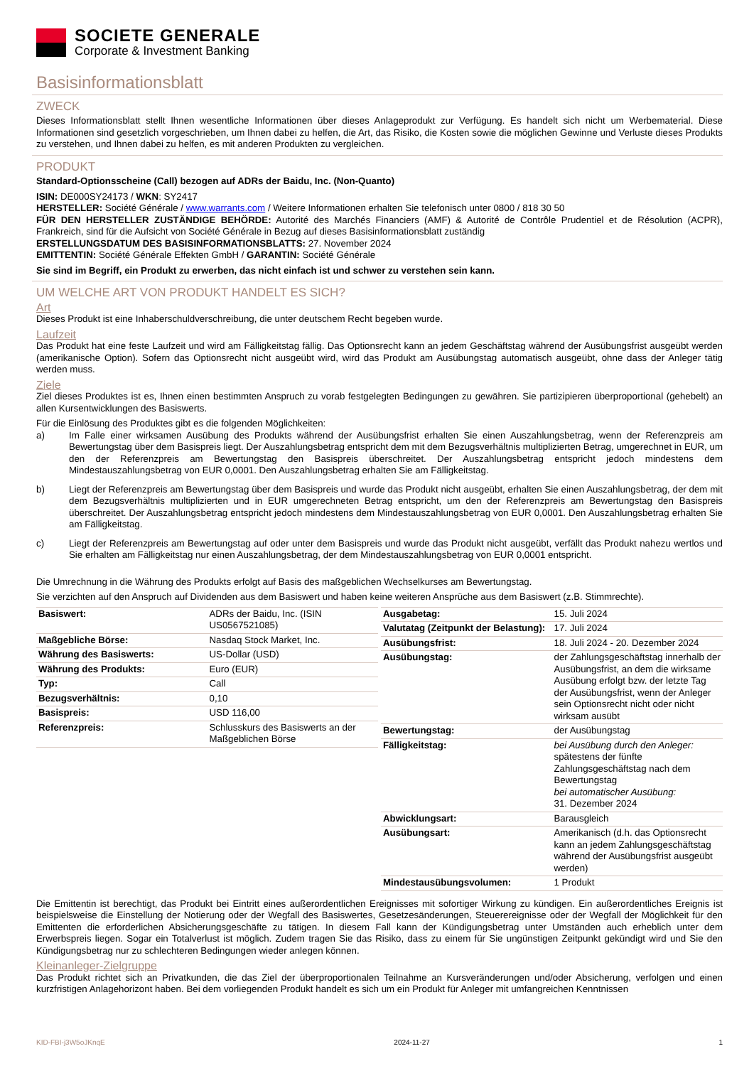SOCIETE GENERALE
Corporate & Investment Banking
Basisinformationsblatt
ZWECK
Dieses Informationsblatt stellt Ihnen wesentliche Informationen über dieses Anlageprodukt zur Verfügung. Es handelt sich nicht um Werbematerial. Diese Informationen sind gesetzlich vorgeschrieben, um Ihnen dabei zu helfen, die Art, das Risiko, die Kosten sowie die möglichen Gewinne und Verluste dieses Produkts zu verstehen, und Ihnen dabei zu helfen, es mit anderen Produkten zu vergleichen.
PRODUKT
Standard-Optionsscheine (Call) bezogen auf ADRs der Baidu, Inc. (Non-Quanto)
ISIN: DE000SY24173 / WKN: SY2417
HERSTELLER: Société Générale / www.warrants.com / Weitere Informationen erhalten Sie telefonisch unter 0800 / 818 30 50
FÜR DEN HERSTELLER ZUSTÄNDIGE BEHÖRDE: Autorité des Marchés Financiers (AMF) & Autorité de Contrôle Prudentiel et de Résolution (ACPR), Frankreich, sind für die Aufsicht von Société Générale in Bezug auf dieses Basisinformationsblatt zuständig
ERSTELLUNGSDATUM DES BASISINFORMATIONSBLATTS: 27. November 2024
EMITTENTIN: Société Générale Effekten GmbH / GARANTIN: Société Générale
Sie sind im Begriff, ein Produkt zu erwerben, das nicht einfach ist und schwer zu verstehen sein kann.
UM WELCHE ART VON PRODUKT HANDELT ES SICH?
Art
Dieses Produkt ist eine Inhaberschuldverschreibung, die unter deutschem Recht begeben wurde.
Laufzeit
Das Produkt hat eine feste Laufzeit und wird am Fälligkeitstag fällig. Das Optionsrecht kann an jedem Geschäftstag während der Ausübungsfrist ausgeübt werden (amerikanische Option). Sofern das Optionsrecht nicht ausgeübt wird, wird das Produkt am Ausübungstag automatisch ausgeübt, ohne dass der Anleger tätig werden muss.
Ziele
Ziel dieses Produktes ist es, Ihnen einen bestimmten Anspruch zu vorab festgelegten Bedingungen zu gewähren. Sie partizipieren überproportional (gehebelt) an allen Kursentwicklungen des Basiswerts.
Für die Einlösung des Produktes gibt es die folgenden Möglichkeiten:
a) Im Falle einer wirksamen Ausübung des Produkts während der Ausübungsfrist erhalten Sie einen Auszahlungsbetrag, wenn der Referenzpreis am Bewertungstag über dem Basispreis liegt. Der Auszahlungsbetrag entspricht dem mit dem Bezugsverhältnis multiplizierten Betrag, umgerechnet in EUR, um den der Referenzpreis am Bewertungstag den Basispreis überschreitet. Der Auszahlungsbetrag entspricht jedoch mindestens dem Mindestauszahlungsbetrag von EUR 0,0001. Den Auszahlungsbetrag erhalten Sie am Fälligkeitstag.
b) Liegt der Referenzpreis am Bewertungstag über dem Basispreis und wurde das Produkt nicht ausgeübt, erhalten Sie einen Auszahlungsbetrag, der dem mit dem Bezugsverhältnis multiplizierten und in EUR umgerechneten Betrag entspricht, um den der Referenzpreis am Bewertungstag den Basispreis überschreitet. Der Auszahlungsbetrag entspricht jedoch mindestens dem Mindestauszahlungsbetrag von EUR 0,0001. Den Auszahlungsbetrag erhalten Sie am Fälligkeitstag.
c) Liegt der Referenzpreis am Bewertungstag auf oder unter dem Basispreis und wurde das Produkt nicht ausgeübt, verfällt das Produkt nahezu wertlos und Sie erhalten am Fälligkeitstag nur einen Auszahlungsbetrag, der dem Mindestauszahlungsbetrag von EUR 0,0001 entspricht.
Die Umrechnung in die Währung des Produkts erfolgt auf Basis des maßgeblichen Wechselkurses am Bewertungstag.
Sie verzichten auf den Anspruch auf Dividenden aus dem Basiswert und haben keine weiteren Ansprüche aus dem Basiswert (z.B. Stimmrechte).
| Basiswert: | ADRs der Baidu, Inc. (ISIN US0567521085) |
| Maßgebliche Börse: | Nasdaq Stock Market, Inc. |
| Währung des Basiswerts: | US-Dollar (USD) |
| Währung des Produkts: | Euro (EUR) |
| Typ: | Call |
| Bezugsverhältnis: | 0,10 |
| Basispreis: | USD 116,00 |
| Referenzpreis: | Schlusskurs des Basiswerts an der Maßgeblichen Börse |
| Ausgabetag: | 15. Juli 2024 |
| Valutatag (Zeitpunkt der Belastung): | 17. Juli 2024 |
| Ausübungsfrist: | 18. Juli 2024 - 20. Dezember 2024 |
| Ausübungstag: | der Zahlungsgeschäftstag innerhalb der Ausübungsfrist, an dem die wirksame Ausübung erfolgt bzw. der letzte Tag der Ausübungsfrist, wenn der Anleger sein Optionsrecht nicht oder nicht wirksam ausübt |
| Bewertungstag: | der Ausübungstag |
| Fälligkeitstag: | bei Ausübung durch den Anleger: spätestens der fünfte Zahlungsgeschäftstag nach dem Bewertungstag bei automatischer Ausübung: 31. Dezember 2024 |
| Abwicklungsart: | Barausgleich |
| Ausübungsart: | Amerikanisch (d.h. das Optionsrecht kann an jedem Zahlungsgeschäftstag während der Ausübungsfrist ausgeübt werden) |
| Mindestausübungsvolumen: | 1 Produkt |
Die Emittentin ist berechtigt, das Produkt bei Eintritt eines außerordentlichen Ereignisses mit sofortiger Wirkung zu kündigen. Ein außerordentliches Ereignis ist beispielsweise die Einstellung der Notierung oder der Wegfall des Basiswertes, Gesetzesänderungen, Steuerereignisse oder der Wegfall der Möglichkeit für den Emittenten die erforderlichen Absicherungsgeschäfte zu tätigen. In diesem Fall kann der Kündigungsbetrag unter Umständen auch erheblich unter dem Erwerbspreis liegen. Sogar ein Totalverlust ist möglich. Zudem tragen Sie das Risiko, dass zu einem für Sie ungünstigen Zeitpunkt gekündigt wird und Sie den Kündigungsbetrag nur zu schlechteren Bedingungen wieder anlegen können.
Kleinanleger-Zielgruppe
Das Produkt richtet sich an Privatkunden, die das Ziel der überproportionalen Teilnahme an Kursveränderungen und/oder Absicherung, verfolgen und einen kurzfristigen Anlagehorizont haben. Bei dem vorliegenden Produkt handelt es sich um ein Produkt für Anleger mit umfangreichen Kenntnissen
KID-FBI-j3W5oJKnqE 2024-11-27 1